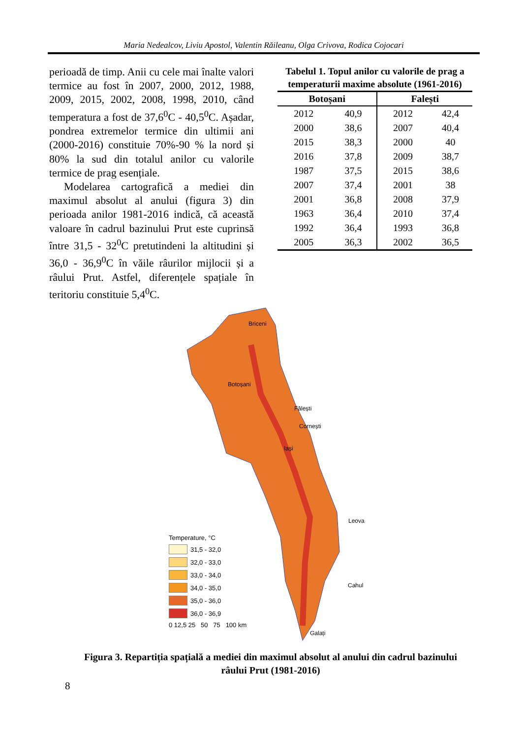Maria Nedealcov, Liviu Apostol, Valentin Răileanu, Olga Crivova, Rodica Cojocari
perioadă de timp. Anii cu cele mai înalte valori termice au fost în 2007, 2000, 2012, 1988, 2009, 2015, 2002, 2008, 1998, 2010, când temperatura a fost de 37,6<sup>0</sup>C - 40,5<sup>0</sup>C. Așadar, pondrea extremelor termice din ultimii ani (2000-2016) constituie 70%-90 % la nord și 80% la sud din totalul anilor cu valorile termice de prag esențiale.
Modelarea cartografică a mediei din maximul absolut al anului (figura 3) din perioada anilor 1981-2016 indică, că această valoare în cadrul bazinului Prut este cuprinsă între 31,5 - 32<sup>0</sup>C pretutindeni la altitudini și 36,0 - 36,9<sup>0</sup>C în văile râurilor mijlocii și a râului Prut. Astfel, diferențele spațiale în teritoriu constituie 5,4<sup>0</sup>C.
Tabelul 1. Topul anilor cu valorile de prag a temperaturii maxime absolute (1961-2016)
| Botoșani | | Falești | |
| --- | --- | --- | --- |
| 2012 | 40,9 | 2012 | 42,4 |
| 2000 | 38,6 | 2007 | 40,4 |
| 2015 | 38,3 | 2000 | 40 |
| 2016 | 37,8 | 2009 | 38,7 |
| 1987 | 37,5 | 2015 | 38,6 |
| 2007 | 37,4 | 2001 | 38 |
| 2001 | 36,8 | 2008 | 37,9 |
| 1963 | 36,4 | 2010 | 37,4 |
| 1992 | 36,4 | 1993 | 36,8 |
| 2005 | 36,3 | 2002 | 36,5 |
Briceni
Botoșani
Fălești
Cornești
Iași
Leova
Cahul
Galați
Temperature, °C
31,5 - 32,0
32,0 - 33,0
33,0 - 34,0
34,0 - 35,0
35,0 - 36,0
36,0 - 36,9
0 12,5 25 50 75 100 km
Figura 3. Repartiția spațială a mediei din maximul absolut al anului din cadrul bazinului râului Prut (1981-2016)
8